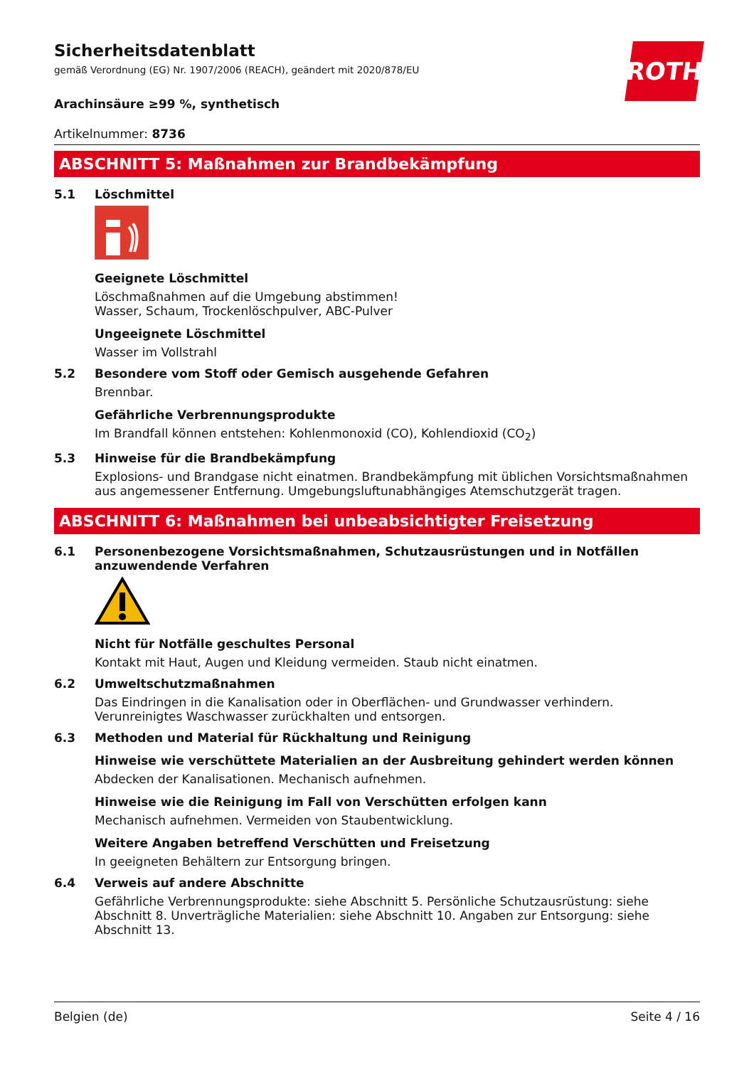ROTH
Sicherheitsdatenblatt
gemäß Verordnung (EG) Nr. 1907/2006 (REACH), geändert mit 2020/878/EU
Arachinsäure ≥99 %, synthetisch
Artikelnummer: 8736
ABSCHNITT 5: Maßnahmen zur Brandbekämpfung
5.1 Löschmittel
Geeignete Löschmittel
Löschmaßnahmen auf die Umgebung abstimmen!
Wasser, Schaum, Trockenlöschpulver, ABC-Pulver
Ungeeignete Löschmittel
Wasser im Vollstrahl
5.2 Besondere vom Stoff oder Gemisch ausgehende Gefahren
Brennbar.
Gefährliche Verbrennungsprodukte
Im Brandfall können entstehen: Kohlenmonoxid (CO), Kohlendioxid (CO<sub>2</sub>)
5.3 Hinweise für die Brandbekämpfung
Explosions- und Brandgase nicht einatmen. Brandbekämpfung mit üblichen Vorsichtsmaßnahmen aus angemessener Entfernung. Umgebungsluftunabhängiges Atemschutzgerät tragen.
ABSCHNITT 6: Maßnahmen bei unbeabsichtigter Freisetzung
6.1 Personenbezogene Vorsichtsmaßnahmen, Schutzausrüstungen und in Notfällen anzuwendende Verfahren
Nicht für Notfälle geschultes Personal
Kontakt mit Haut, Augen und Kleidung vermeiden. Staub nicht einatmen.
6.2 Umweltschutzmaßnahmen
Das Eindringen in die Kanalisation oder in Oberflächen- und Grundwasser verhindern. Verunreinigtes Waschwasser zurückhalten und entsorgen.
6.3 Methoden und Material für Rückhaltung und Reinigung
Hinweise wie verschüttete Materialien an der Ausbreitung gehindert werden können
Abdecken der Kanalisationen. Mechanisch aufnehmen.
Hinweise wie die Reinigung im Fall von Verschütten erfolgen kann
Mechanisch aufnehmen. Vermeiden von Staubentwicklung.
Weitere Angaben betreffend Verschütten und Freisetzung
In geeigneten Behältern zur Entsorgung bringen.
6.4 Verweis auf andere Abschnitte
Gefährliche Verbrennungsprodukte: siehe Abschnitt 5. Persönliche Schutzausrüstung: siehe Abschnitt 8. Unverträgliche Materialien: siehe Abschnitt 10. Angaben zur Entsorgung: siehe Abschnitt 13.
Belgien (de) Seite 4 / 16